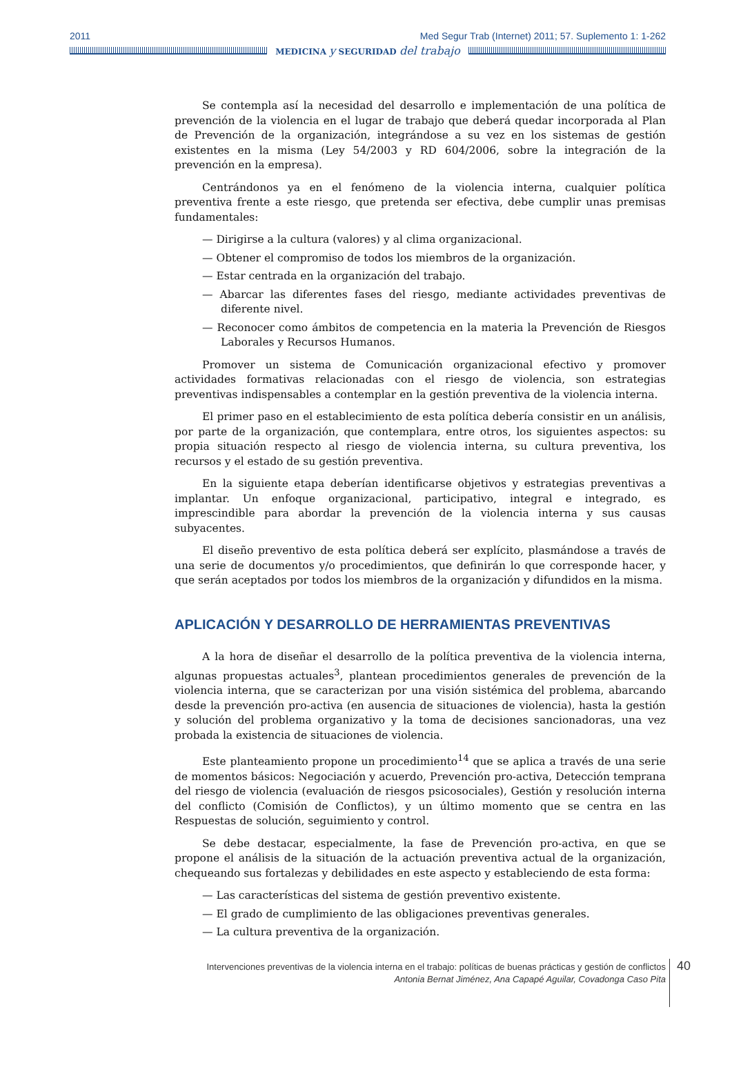2011 Med Segur Trab (Internet) 2011; 57. Suplemento 1: 1-262
MEDICINA y SEGURIDAD del trabajo
Se contempla así la necesidad del desarrollo e implementación de una política de prevención de la violencia en el lugar de trabajo que deberá quedar incorporada al Plan de Prevención de la organización, integrándose a su vez en los sistemas de gestión existentes en la misma (Ley 54/2003 y RD 604/2006, sobre la integración de la prevención en la empresa).
Centrándonos ya en el fenómeno de la violencia interna, cualquier política preventiva frente a este riesgo, que pretenda ser efectiva, debe cumplir unas premisas fundamentales:
— Dirigirse a la cultura (valores) y al clima organizacional.
— Obtener el compromiso de todos los miembros de la organización.
— Estar centrada en la organización del trabajo.
— Abarcar las diferentes fases del riesgo, mediante actividades preventivas de diferente nivel.
— Reconocer como ámbitos de competencia en la materia la Prevención de Riesgos Laborales y Recursos Humanos.
Promover un sistema de Comunicación organizacional efectivo y promover actividades formativas relacionadas con el riesgo de violencia, son estrategias preventivas indispensables a contemplar en la gestión preventiva de la violencia interna.
El primer paso en el establecimiento de esta política debería consistir en un análisis, por parte de la organización, que contemplara, entre otros, los siguientes aspectos: su propia situación respecto al riesgo de violencia interna, su cultura preventiva, los recursos y el estado de su gestión preventiva.
En la siguiente etapa deberían identificarse objetivos y estrategias preventivas a implantar. Un enfoque organizacional, participativo, integral e integrado, es imprescindible para abordar la prevención de la violencia interna y sus causas subyacentes.
El diseño preventivo de esta política deberá ser explícito, plasmándose a través de una serie de documentos y/o procedimientos, que definirán lo que corresponde hacer, y que serán aceptados por todos los miembros de la organización y difundidos en la misma.
APLICACIÓN Y DESARROLLO DE HERRAMIENTAS PREVENTIVAS
A la hora de diseñar el desarrollo de la política preventiva de la violencia interna, algunas propuestas actuales<sup>3</sup>, plantean procedimientos generales de prevención de la violencia interna, que se caracterizan por una visión sistémica del problema, abarcando desde la prevención pro-activa (en ausencia de situaciones de violencia), hasta la gestión y solución del problema organizativo y la toma de decisiones sancionadoras, una vez probada la existencia de situaciones de violencia.
Este planteamiento propone un procedimiento<sup>14</sup> que se aplica a través de una serie de momentos básicos: Negociación y acuerdo, Prevención pro-activa, Detección temprana del riesgo de violencia (evaluación de riesgos psicosociales), Gestión y resolución interna del conflicto (Comisión de Conflictos), y un último momento que se centra en las Respuestas de solución, seguimiento y control.
Se debe destacar, especialmente, la fase de Prevención pro-activa, en que se propone el análisis de la situación de la actuación preventiva actual de la organización, chequeando sus fortalezas y debilidades en este aspecto y estableciendo de esta forma:
— Las características del sistema de gestión preventivo existente.
— El grado de cumplimiento de las obligaciones preventivas generales.
— La cultura preventiva de la organización.
Intervenciones preventivas de la violencia interna en el trabajo: políticas de buenas prácticas y gestión de conflictos
Antonia Bernat Jiménez, Ana Capapé Aguilar, Covadonga Caso Pita
40